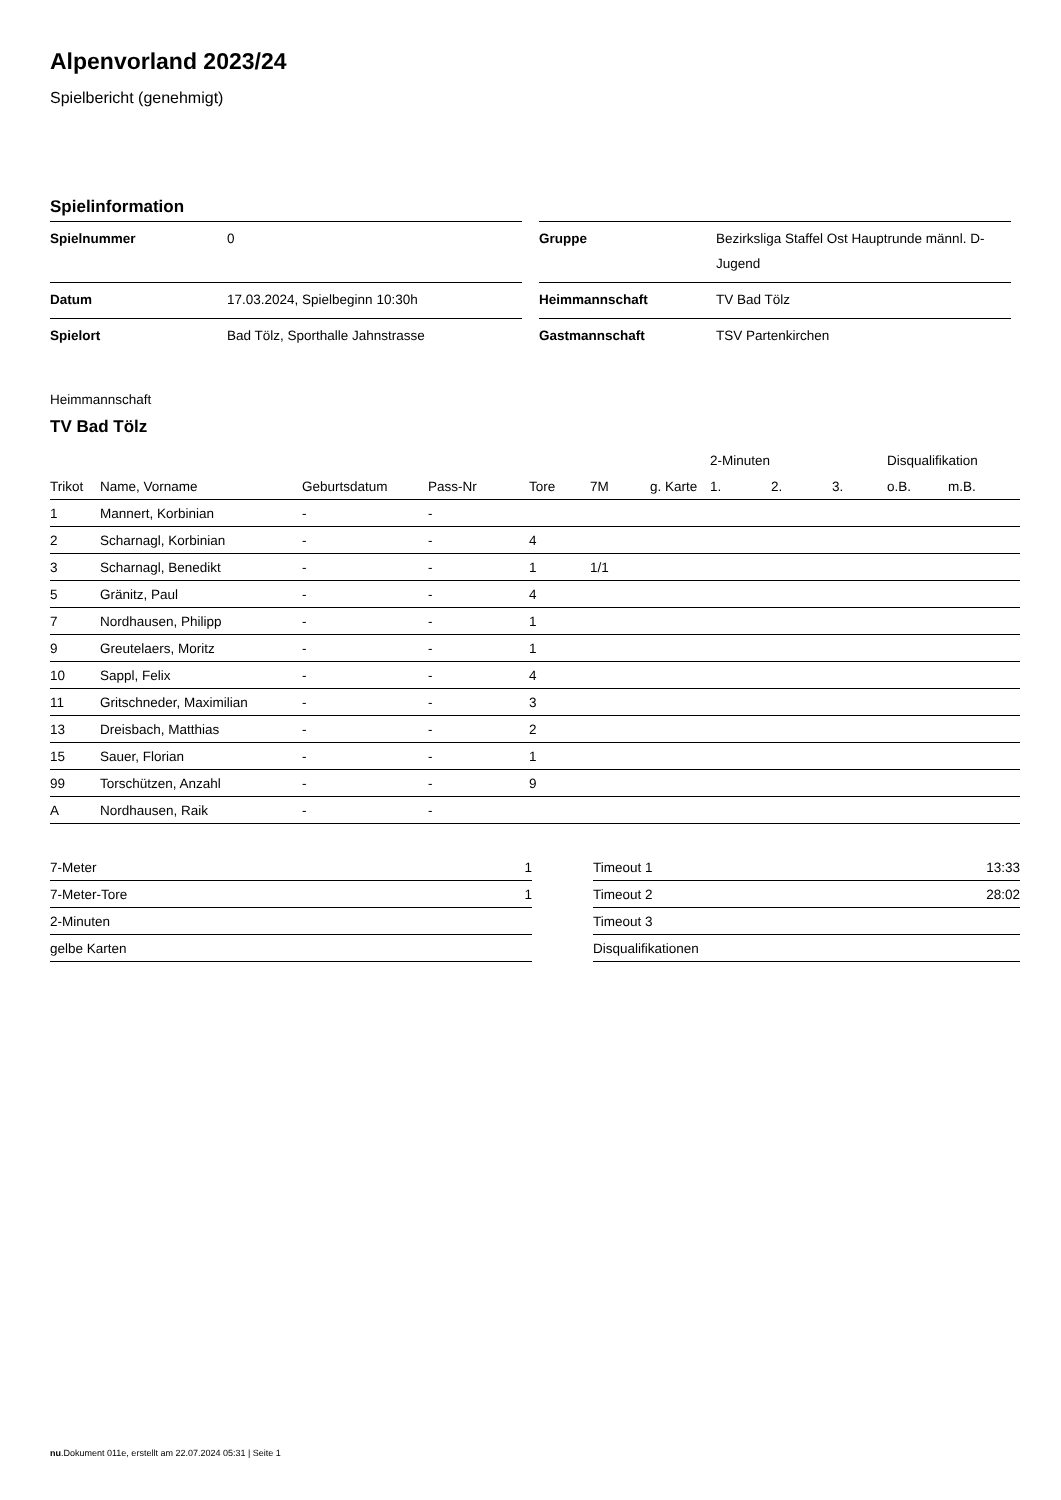Alpenvorland 2023/24
Spielbericht (genehmigt)
Spielinformation
| Spielnummer | 0 |
| Datum | 17.03.2024, Spielbeginn 10:30h |
| Spielort | Bad Tölz, Sporthalle Jahnstrasse |
| Gruppe | Bezirksliga Staffel Ost Hauptrunde männl. D-Jugend |
| Heimmannschaft | TV Bad Tölz |
| Gastmannschaft | TSV Partenkirchen |
Heimmannschaft
TV Bad Tölz
| | | | | | | | 2-Minuten | | | Disqualifikation | |
| --- | --- | --- | --- | --- | --- | --- | --- | --- | --- | --- | --- |
| Trikot | Name, Vorname | Geburtsdatum | Pass-Nr | Tore | 7M | g. Karte | 1. | 2. | 3. | o.B. | m.B. |
| 1 | Mannert, Korbinian | - | - | | | | | | | | |
| 2 | Scharnagl, Korbinian | - | - | 4 | | | | | | | |
| 3 | Scharnagl, Benedikt | - | - | 1 | 1/1 | | | | | | |
| 5 | Gränitz, Paul | - | - | 4 | | | | | | | |
| 7 | Nordhausen, Philipp | - | - | 1 | | | | | | | |
| 9 | Greutelaers, Moritz | - | - | 1 | | | | | | | |
| 10 | Sappl, Felix | - | - | 4 | | | | | | | |
| 11 | Gritschneder, Maximilian | - | - | 3 | | | | | | | |
| 13 | Dreisbach, Matthias | - | - | 2 | | | | | | | |
| 15 | Sauer, Florian | - | - | 1 | | | | | | | |
| 99 | Torschützen, Anzahl | - | - | 9 | | | | | | | |
| A | Nordhausen, Raik | - | - | | | | | | | | |
| 7-Meter | 1 |
| 7-Meter-Tore | 1 |
| 2-Minuten | |
| gelbe Karten | |
| Timeout 1 | 13:33 |
| Timeout 2 | 28:02 |
| Timeout 3 | |
| Disqualifikationen | |
nu.Dokument 011e, erstellt am 22.07.2024 05:31 | Seite 1